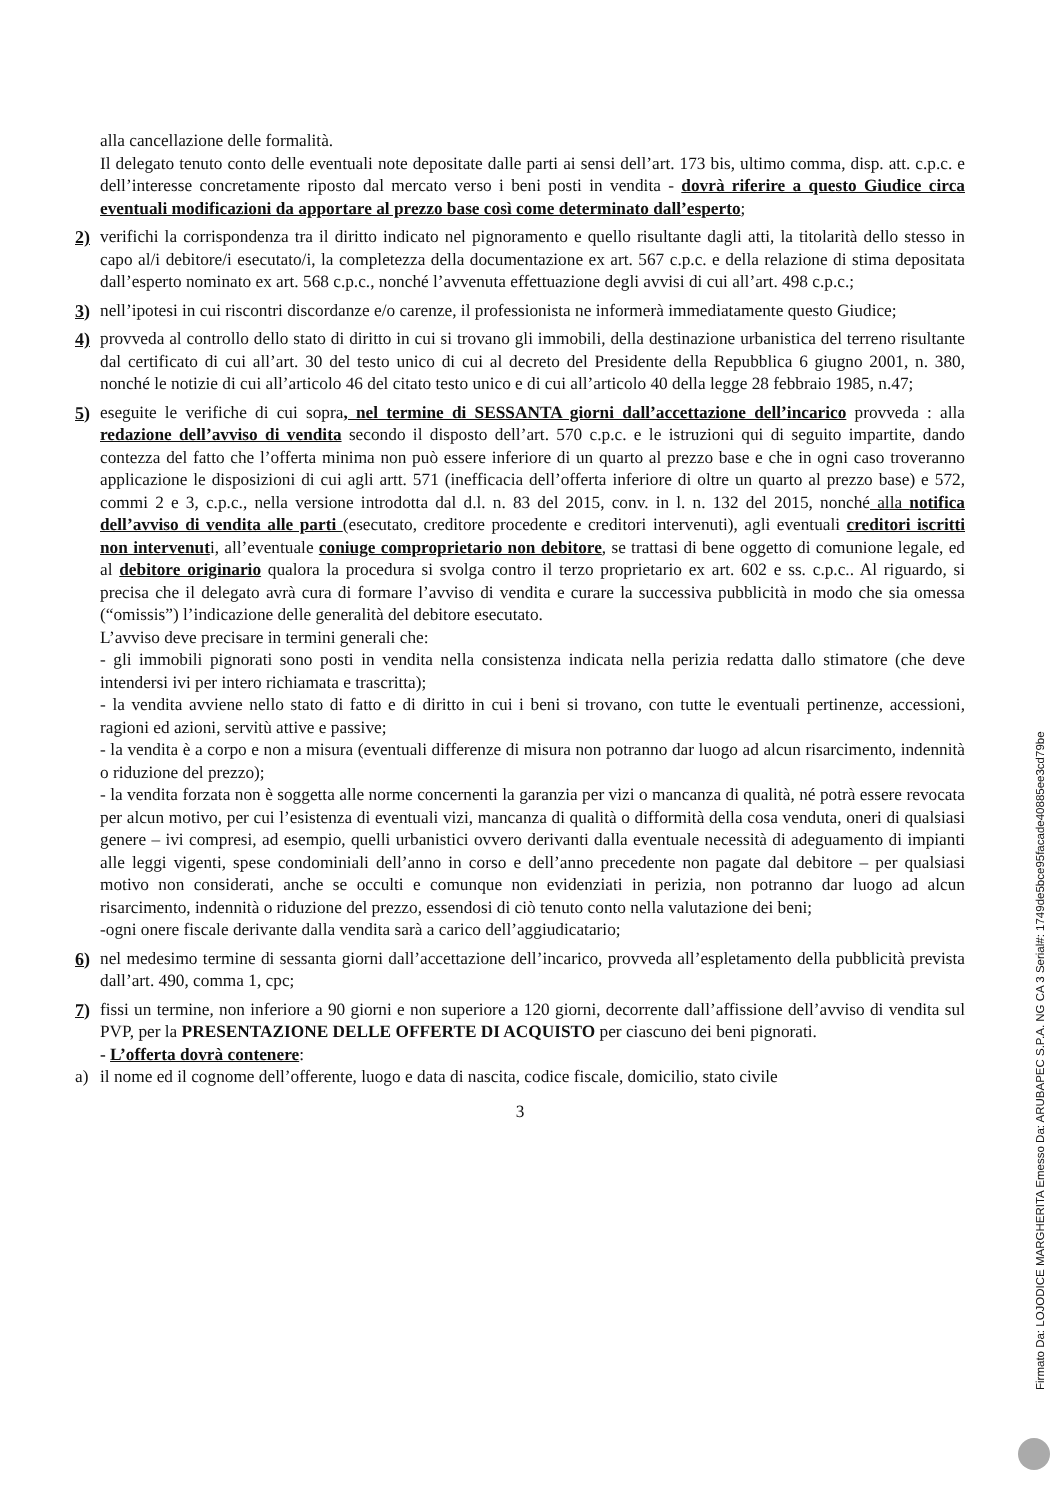alla cancellazione delle formalità.
Il delegato tenuto conto delle eventuali note depositate dalle parti ai sensi dell’art. 173 bis, ultimo comma, disp. att. c.p.c. e dell’interesse concretamente riposto dal mercato verso i beni posti in vendita - dovrà riferire a questo Giudice circa eventuali modificazioni da apportare al prezzo base così come determinato dall’esperto;
2) verifichi la corrispondenza tra il diritto indicato nel pignoramento e quello risultante dagli atti, la titolarità dello stesso in capo al/i debitore/i esecutato/i, la completezza della documentazione ex art. 567 c.p.c. e della relazione di stima depositata dall’esperto nominato ex art. 568 c.p.c., nonché l’avvenuta effettuazione degli avvisi di cui all’art. 498 c.p.c.;
3) nell’ipotesi in cui riscontri discordanze e/o carenze, il professionista ne informerà immediatamente questo Giudice;
4) provveda al controllo dello stato di diritto in cui si trovano gli immobili, della destinazione urbanistica del terreno risultante dal certificato di cui all’art. 30 del testo unico di cui al decreto del Presidente della Repubblica 6 giugno 2001, n. 380, nonché le notizie di cui all’articolo 46 del citato testo unico e di cui all’articolo 40 della legge 28 febbraio 1985, n.47;
5) eseguite le verifiche di cui sopra, nel termine di SESSANTA giorni dall’accettazione dell’incarico provveda : alla redazione dell’avviso di vendita secondo il disposto dell’art. 570 c.p.c. e le istruzioni qui di seguito impartite, dando contezza del fatto che l’offerta minima non può essere inferiore di un quarto al prezzo base e che in ogni caso troveranno applicazione le disposizioni di cui agli artt. 571 (inefficacia dell’offerta inferiore di oltre un quarto al prezzo base) e 572, commi 2 e 3, c.p.c., nella versione introdotta dal d.l. n. 83 del 2015, conv. in l. n. 132 del 2015, nonché alla notifica dell’avviso di vendita alle parti (esecutato, creditore procedente e creditori intervenuti), agli eventuali creditori iscritti non intervenuti, all’eventuale coniuge comproprietario non debitore, se trattasi di bene oggetto di comunione legale, ed al debitore originario qualora la procedura si svolga contro il terzo proprietario ex art. 602 e ss. c.p.c.. Al riguardo, si precisa che il delegato avrà cura di formare l’avviso di vendita e curare la successiva pubblicità in modo che sia omessa (“omissis”) l’indicazione delle generalità del debitore esecutato.
L’avviso deve precisare in termini generali che:
- gli immobili pignorati sono posti in vendita nella consistenza indicata nella perizia redatta dallo stimatore (che deve intendersi ivi per intero richiamata e trascritta);
- la vendita avviene nello stato di fatto e di diritto in cui i beni si trovano, con tutte le eventuali pertinenze, accessioni, ragioni ed azioni, servitù attive e passive;
- la vendita è a corpo e non a misura (eventuali differenze di misura non potranno dar luogo ad alcun risarcimento, indennità o riduzione del prezzo);
- la vendita forzata non è soggetta alle norme concernenti la garanzia per vizi o mancanza di qualità, né potrà essere revocata per alcun motivo, per cui l’esistenza di eventuali vizi, mancanza di qualità o difformità della cosa venduta, oneri di qualsiasi genere – ivi compresi, ad esempio, quelli urbanistici ovvero derivanti dalla eventuale necessità di adeguamento di impianti alle leggi vigenti, spese condominiali dell’anno in corso e dell’anno precedente non pagate dal debitore – per qualsiasi motivo non considerati, anche se occulti e comunque non evidenziati in perizia, non potranno dar luogo ad alcun risarcimento, indennità o riduzione del prezzo, essendosi di ciò tenuto conto nella valutazione dei beni;
-ogni onere fiscale derivante dalla vendita sarà a carico dell’aggiudicatario;
6) nel medesimo termine di sessanta giorni dall’accettazione dell’incarico, provveda all’espletamento della pubblicità prevista dall’art. 490, comma 1, cpc;
7) fissi un termine, non inferiore a 90 giorni e non superiore a 120 giorni, decorrente dall’affissione dell’avviso di vendita sul PVP, per la PRESENTAZIONE DELLE OFFERTE DI ACQUISTO per ciascuno dei beni pignorati.
- L’offerta dovrà contenere:
a) il nome ed il cognome dell’offerente, luogo e data di nascita, codice fiscale, domicilio, stato civile
3
Firmato Da: LOJODICE MARGHERITA Emesso Da: ARUBAPEC S.P.A. NG CA 3 Serial#: 1749de5bce95facade40885ee3cd79be